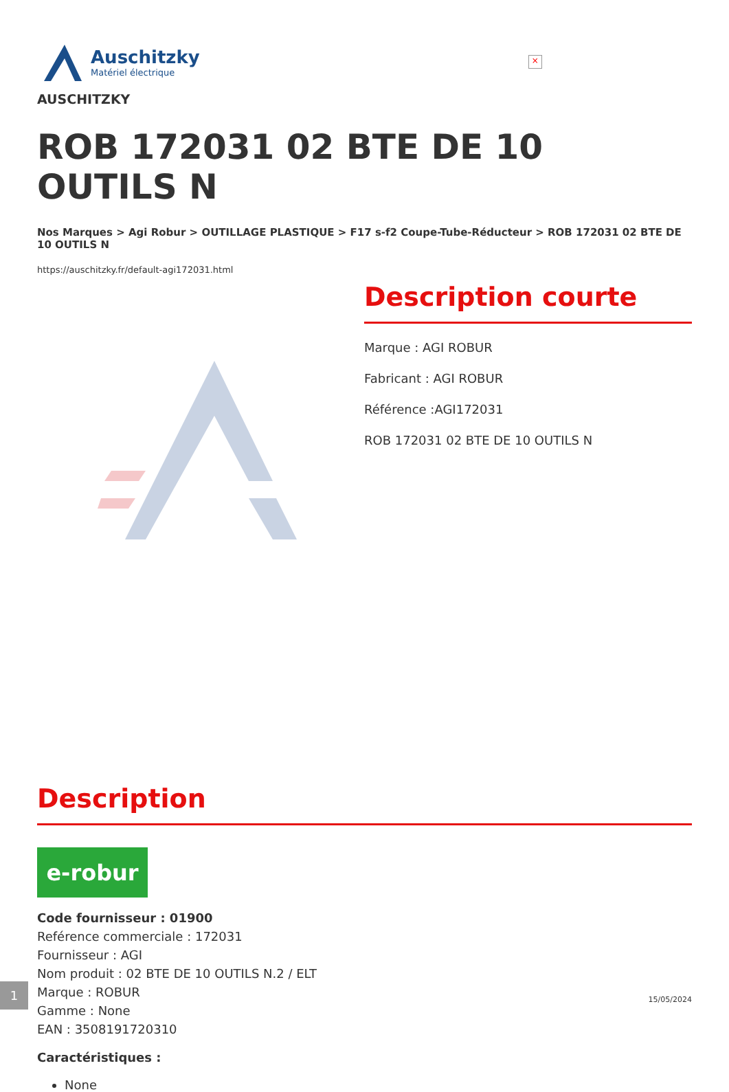Auschitzky
Matériel électrique
×
AUSCHITZKY
ROB 172031 02 BTE DE 10 OUTILS N
Nos Marques > Agi Robur > OUTILLAGE PLASTIQUE > F17 s-f2 Coupe-Tube-Réducteur > ROB 172031 02 BTE DE 10 OUTILS N
https://auschitzky.fr/default-agi172031.html
Description courte
Marque : AGI ROBUR
Fabricant : AGI ROBUR
Référence :AGI172031
ROB 172031 02 BTE DE 10 OUTILS N
Description
e-robur
Code fournisseur : 01900
Reférence commerciale : 172031
Fournisseur : AGI
Nom produit : 02 BTE DE 10 OUTILS N.2 / ELT
Marque : ROBUR
Gamme : None
EAN : 3508191720310
Caractéristiques :
None
1
15/05/2024